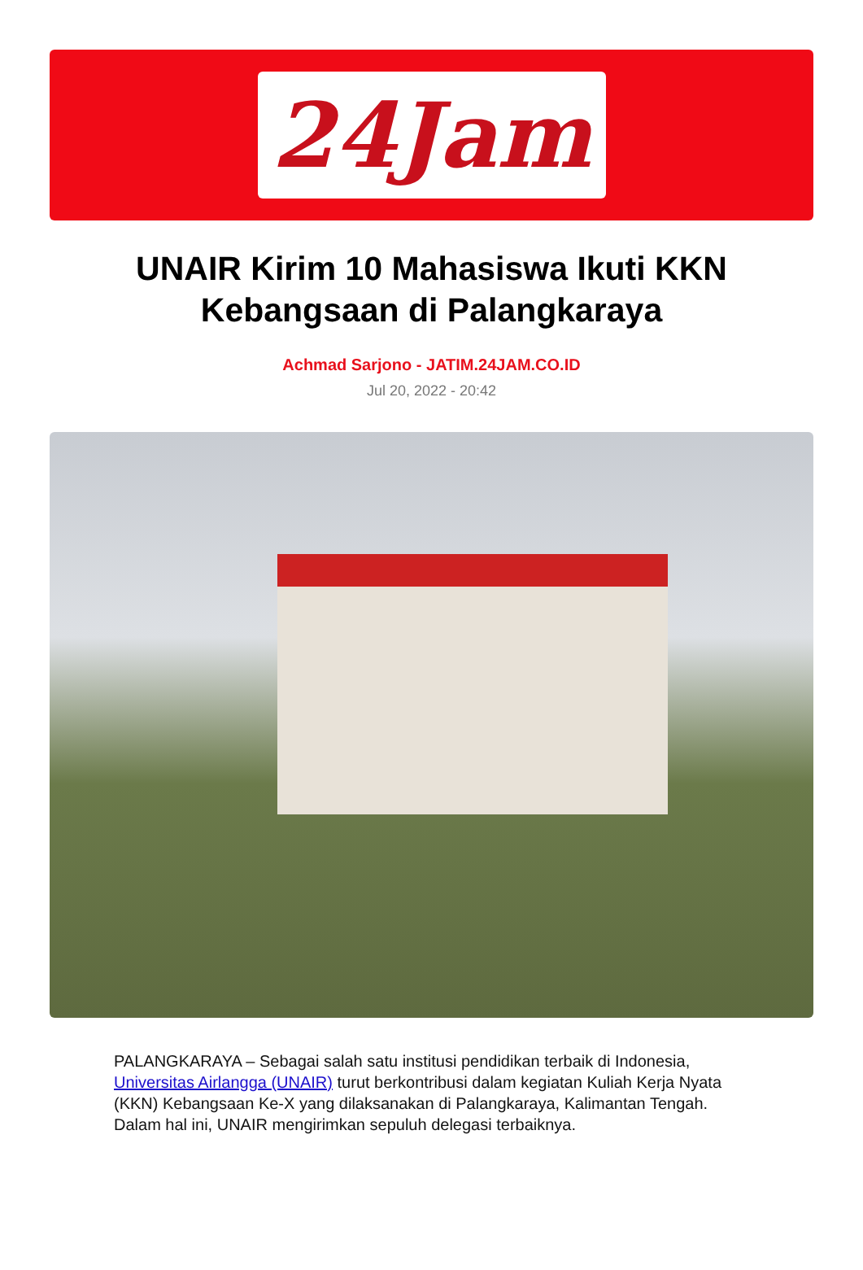24Jam
UNAIR Kirim 10 Mahasiswa Ikuti KKN Kebangsaan di Palangkaraya
Achmad Sarjono - JATIM.24JAM.CO.ID
Jul 20, 2022 - 20:42
PALANGKARAYA – Sebagai salah satu institusi pendidikan terbaik di Indonesia, Universitas Airlangga (UNAIR) turut berkontribusi dalam kegiatan Kuliah Kerja Nyata (KKN) Kebangsaan Ke-X yang dilaksanakan di Palangkaraya, Kalimantan Tengah. Dalam hal ini, UNAIR mengirimkan sepuluh delegasi terbaiknya.